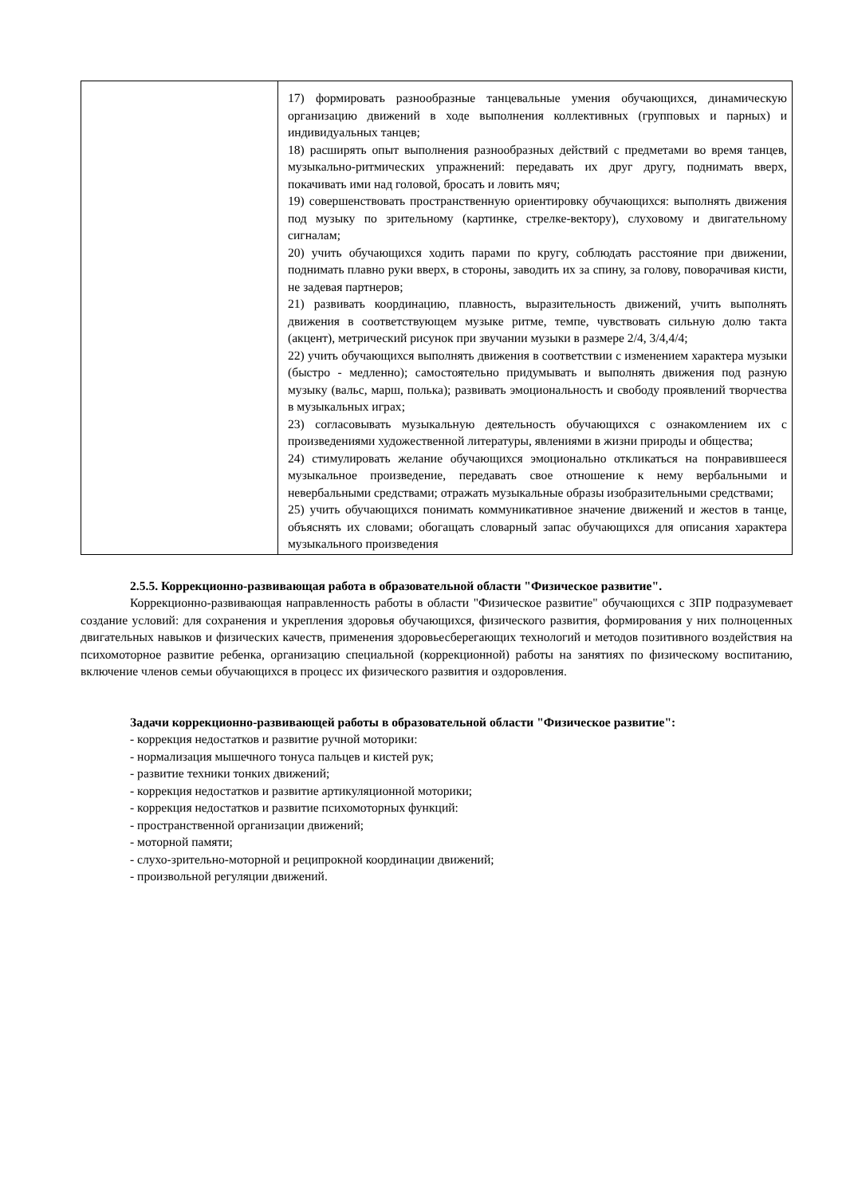| | 17) формировать разнообразные танцевальные умения обучающихся, динамическую организацию движений в ходе выполнения коллективных (групповых и парных) и индивидуальных танцев; 18) расширять опыт выполнения разнообразных действий с предметами во время танцев, музыкально-ритмических упражнений: передавать их друг другу, поднимать вверх, покачивать ими над головой, бросать и ловить мяч; 19) совершенствовать пространственную ориентировку обучающихся: выполнять движения под музыку по зрительному (картинке, стрелке-вектору), слуховому и двигательному сигналам; 20) учить обучающихся ходить парами по кругу, соблюдать расстояние при движении, поднимать плавно руки вверх, в стороны, заводить их за спину, за голову, поворачивая кисти, не задевая партнеров; 21) развивать координацию, плавность, выразительность движений, учить выполнять движения в соответствующем музыке ритме, темпе, чувствовать сильную долю такта (акцент), метрический рисунок при звучании музыки в размере 2/4, 3/4,4/4; 22) учить обучающихся выполнять движения в соответствии с изменением характера музыки (быстро - медленно); самостоятельно придумывать и выполнять движения под разную музыку (вальс, марш, полька); развивать эмоциональность и свободу проявлений творчества в музыкальных играх; 23) согласовывать музыкальную деятельность обучающихся с ознакомлением их с произведениями художественной литературы, явлениями в жизни природы и общества; 24) стимулировать желание обучающихся эмоционально откликаться на понравившееся музыкальное произведение, передавать свое отношение к нему вербальными и невербальными средствами; отражать музыкальные образы изобразительными средствами; 25) учить обучающихся понимать коммуникативное значение движений и жестов в танце, объяснять их словами; обогащать словарный запас обучающихся для описания характера музыкального произведения |
2.5.5. Коррекционно-развивающая работа в образовательной области "Физическое развитие".
Коррекционно-развивающая направленность работы в области "Физическое развитие" обучающихся с ЗПР подразумевает создание условий: для сохранения и укрепления здоровья обучающихся, физического развития, формирования у них полноценных двигательных навыков и физических качеств, применения здоровьесберегающих технологий и методов позитивного воздействия на психомоторное развитие ребенка, организацию специальной (коррекционной) работы на занятиях по физическому воспитанию, включение членов семьи обучающихся в процесс их физического развития и оздоровления.
Задачи коррекционно-развивающей работы в образовательной области "Физическое развитие":
- коррекция недостатков и развитие ручной моторики:
- нормализация мышечного тонуса пальцев и кистей рук;
- развитие техники тонких движений;
- коррекция недостатков и развитие артикуляционной моторики;
- коррекция недостатков и развитие психомоторных функций:
- пространственной организации движений;
- моторной памяти;
- слухо-зрительно-моторной и реципрокной координации движений;
- произвольной регуляции движений.